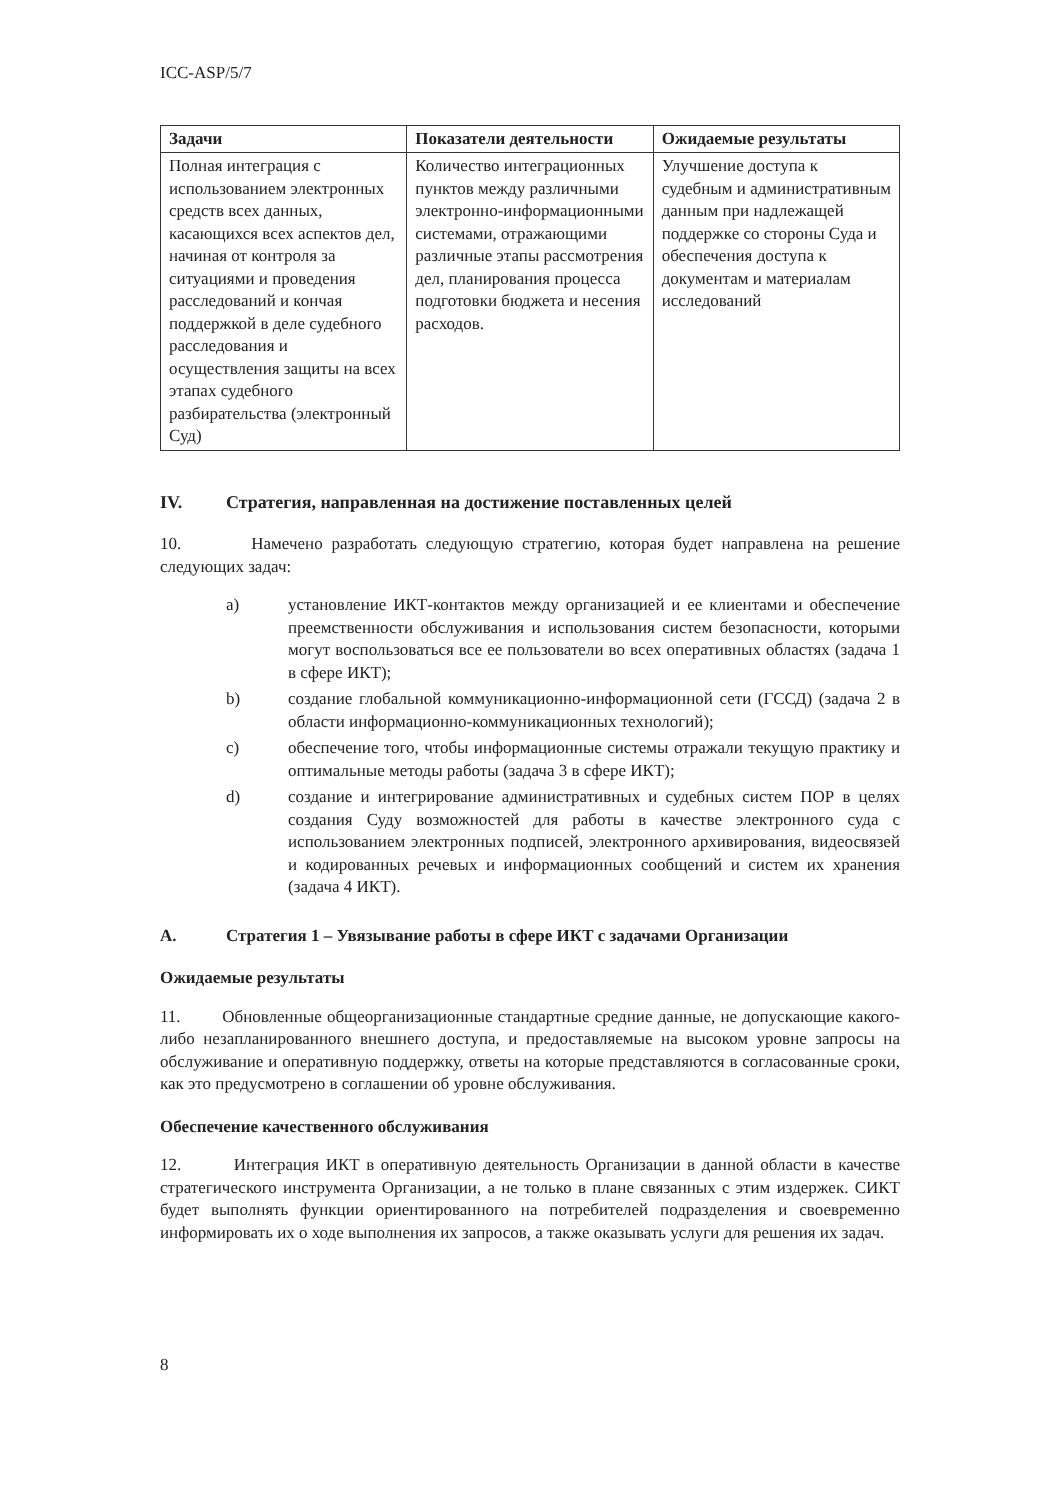ICC-ASP/5/7
| Задачи | Показатели деятельности | Ожидаемые результаты |
| --- | --- | --- |
| Полная интеграция с использованием электронных средств всех данных, касающихся всех аспектов дел, начиная от контроля за ситуациями и проведения расследований и кончая поддержкой в деле судебного расследования и осуществления защиты на всех этапах судебного разбирательства (электронный Суд) | Количество интеграционных пунктов между различными электронно-информационными системами, отражающими различные этапы рассмотрения дел, планирования процесса подготовки бюджета и несения расходов. | Улучшение доступа к судебным и административным данным при надлежащей поддержке со стороны Суда и обеспечения доступа к документам и материалам исследований |
IV. Стратегия, направленная на достижение поставленных целей
10. Намечено разработать следующую стратегию, которая будет направлена на решение следующих задач:
a) установление ИКТ-контактов между организацией и ее клиентами и обеспечение преемственности обслуживания и использования систем безопасности, которыми могут воспользоваться все ее пользователи во всех оперативных областях (задача 1 в сфере ИКТ);
b) создание глобальной коммуникационно-информационной сети (ГССД) (задача 2 в области информационно-коммуникационных технологий);
c) обеспечение того, чтобы информационные системы отражали текущую практику и оптимальные методы работы (задача 3 в сфере ИКТ);
d) создание и интегрирование административных и судебных систем ПОР в целях создания Суду возможностей для работы в качестве электронного суда с использованием электронных подписей, электронного архивирования, видеосвязей и кодированных речевых и информационных сообщений и систем их хранения (задача 4 ИКТ).
A. Стратегия 1 – Увязывание работы в сфере ИКТ с задачами Организации
Ожидаемые результаты
11. Обновленные общеорганизационные стандартные средние данные, не допускающие какого-либо незапланированного внешнего доступа, и предоставляемые на высоком уровне запросы на обслуживание и оперативную поддержку, ответы на которые представляются в согласованные сроки, как это предусмотрено в соглашении об уровне обслуживания.
Обеспечение качественного обслуживания
12. Интеграция ИКТ в оперативную деятельность Организации в данной области в качестве стратегического инструмента Организации, а не только в плане связанных с этим издержек. СИКТ будет выполнять функции ориентированного на потребителей подразделения и своевременно информировать их о ходе выполнения их запросов, а также оказывать услуги для решения их задач.
8